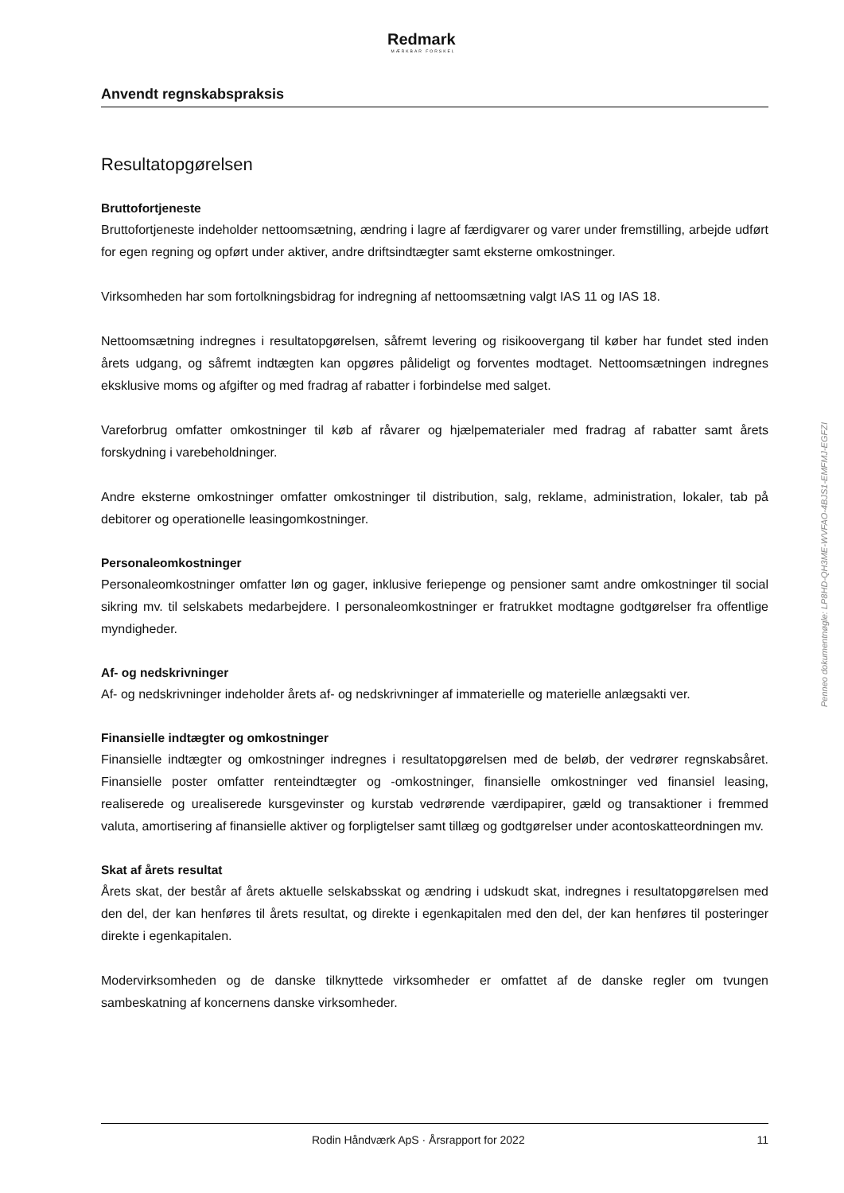Redmark
MÆRKBAR FORSKEL
Anvendt regnskabspraksis
Resultatopgørelsen
Bruttofortjeneste
Bruttofortjeneste indeholder nettoomsætning, ændring i lagre af færdigvarer og varer under fremstilling, arbejde udført for egen regning og opført under aktiver, andre driftsindtægter samt eksterne omkostninger.
Virksomheden har som fortolkningsbidrag for indregning af nettoomsætning valgt IAS 11 og IAS 18.
Nettoomsætning indregnes i resultatopgørelsen, såfremt levering og risikoovergang til køber har fundet sted inden årets udgang, og såfremt indtægten kan opgøres pålideligt og forventes modtaget. Nettoomsætningen indregnes eksklusive moms og afgifter og med fradrag af rabatter i forbindelse med salget.
Vareforbrug omfatter omkostninger til køb af råvarer og hjælpematerialer med fradrag af rabatter samt årets forskydning i varebeholdninger.
Andre eksterne omkostninger omfatter omkostninger til distribution, salg, reklame, administration, lokaler, tab på debitorer og operationelle leasingomkostninger.
Personaleomkostninger
Personaleomkostninger omfatter løn og gager, inklusive feriepenge og pensioner samt andre omkostninger til social sikring mv. til selskabets medarbejdere. I personaleomkostninger er fratrukket modtagne godtgørelser fra offentlige myndigheder.
Af- og nedskrivninger
Af- og nedskrivninger indeholder årets af- og nedskrivninger af immaterielle og materielle anlægsakti ver.
Finansielle indtægter og omkostninger
Finansielle indtægter og omkostninger indregnes i resultatopgørelsen med de beløb, der vedrører regnskabsåret. Finansielle poster omfatter renteindtægter og -omkostninger, finansielle omkostninger ved finansiel leasing, realiserede og urealiserede kursgevinster og kurstab vedrørende værdipapirer, gæld og transaktioner i fremmed valuta, amortisering af finansielle aktiver og forpligtelser samt tillæg og godtgørelser under acontoskatteordningen mv.
Skat af årets resultat
Årets skat, der består af årets aktuelle selskabsskat og ændring i udskudt skat, indregnes i resultatopgørelsen med den del, der kan henføres til årets resultat, og direkte i egenkapitalen med den del, der kan henføres til posteringer direkte i egenkapitalen.
Modervirksomheden og de danske tilknyttede virksomheder er omfattet af de danske regler om tvungen sambeskatning af koncernens danske virksomheder.
Penneo dokumentnøgle: LP8HD-QH3ME-WVFAO-4BJS1-EMFMJ-EGFZI
Rodin Håndværk ApS · Årsrapport for 2022 11